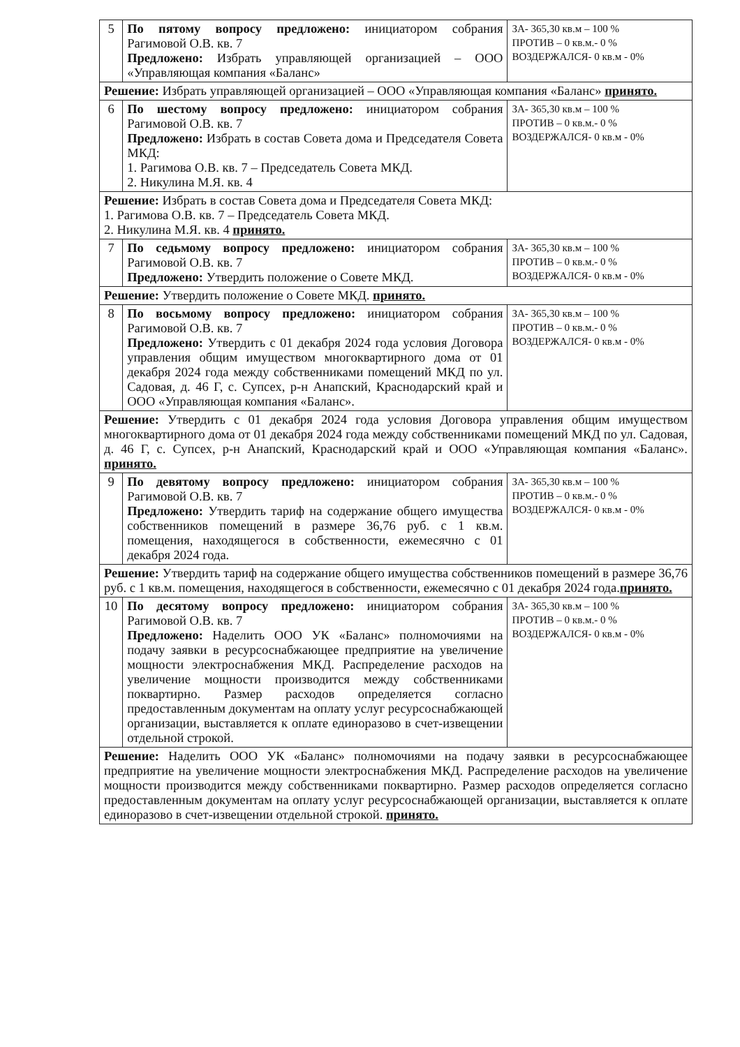| 5 | По пятому вопросу предложено: инициатором собрания Рагимовой О.В. кв. 7 Предложено: Избрать управляющей организацией – ООО «Управляющая компания «Баланс» | ЗА- 365,30 кв.м – 100 % ПРОТИВ – 0 кв.м.- 0 % ВОЗДЕРЖАЛСЯ- 0 кв.м - 0% |
| Решение: Избрать управляющей организацией – ООО «Управляющая компания «Баланс» принято. | | |
| 6 | По шестому вопросу предложено: инициатором собрания Рагимовой О.В. кв. 7 Предложено: Избрать в состав Совета дома и Председателя Совета МКД: 1. Рагимова О.В. кв. 7 – Председатель Совета МКД. 2. Никулина М.Я. кв. 4 | ЗА- 365,30 кв.м – 100 % ПРОТИВ – 0 кв.м.- 0 % ВОЗДЕРЖАЛСЯ- 0 кв.м - 0% |
| Решение: Избрать в состав Совета дома и Председателя Совета МКД: 1. Рагимова О.В. кв. 7 – Председатель Совета МКД. 2. Никулина М.Я. кв. 4 принято. | | |
| 7 | По седьмому вопросу предложено: инициатором собрания Рагимовой О.В. кв. 7 Предложено: Утвердить положение о Совете МКД. | ЗА- 365,30 кв.м – 100 % ПРОТИВ – 0 кв.м.- 0 % ВОЗДЕРЖАЛСЯ- 0 кв.м - 0% |
| Решение: Утвердить положение о Совете МКД. принято. | | |
| 8 | По восьмому вопросу предложено: инициатором собрания Рагимовой О.В. кв. 7 Предложено: Утвердить с 01 декабря 2024 года условия Договора управления общим имуществом многоквартирного дома от 01 декабря 2024 года между собственниками помещений МКД по ул. Садовая, д. 46 Г, с. Супсех, р-н Анапский, Краснодарский край и ООО «Управляющая компания «Баланс». | ЗА- 365,30 кв.м – 100 % ПРОТИВ – 0 кв.м.- 0 % ВОЗДЕРЖАЛСЯ- 0 кв.м - 0% |
| Решение: Утвердить с 01 декабря 2024 года условия Договора управления общим имуществом многоквартирного дома от 01 декабря 2024 года между собственниками помещений МКД по ул. Садовая, д. 46 Г, с. Супсех, р-н Анапский, Краснодарский край и ООО «Управляющая компания «Баланс». принято. | | |
| 9 | По девятому вопросу предложено: инициатором собрания Рагимовой О.В. кв. 7 Предложено: Утвердить тариф на содержание общего имущества собственников помещений в размере 36,76 руб. с 1 кв.м. помещения, находящегося в собственности, ежемесячно с 01 декабря 2024 года. | ЗА- 365,30 кв.м – 100 % ПРОТИВ – 0 кв.м.- 0 % ВОЗДЕРЖАЛСЯ- 0 кв.м - 0% |
| Решение: Утвердить тариф на содержание общего имущества собственников помещений в размере 36,76 руб. с 1 кв.м. помещения, находящегося в собственности, ежемесячно с 01 декабря 2024 года. принято. | | |
| 10 | По десятому вопросу предложено: инициатором собрания Рагимовой О.В. кв. 7 Предложено: Наделить ООО УК «Баланс» полномочиями на подачу заявки в ресурсоснабжающее предприятие на увеличение мощности электроснабжения МКД. Распределение расходов на увеличение мощности производится между собственниками поквартирно. Размер расходов определяется согласно предоставленным документам на оплату услуг ресурсоснабжающей организации, выставляется к оплате единоразово в счет-извещении отдельной строкой. | ЗА- 365,30 кв.м – 100 % ПРОТИВ – 0 кв.м.- 0 % ВОЗДЕРЖАЛСЯ- 0 кв.м - 0% |
| Решение: Наделить ООО УК «Баланс» полномочиями на подачу заявки в ресурсоснабжающее предприятие на увеличение мощности электроснабжения МКД. Распределение расходов на увеличение мощности производится между собственниками поквартирно. Размер расходов определяется согласно предоставленным документам на оплату услуг ресурсоснабжающей организации, выставляется к оплате единоразово в счет-извещении отдельной строкой. принято. | | |